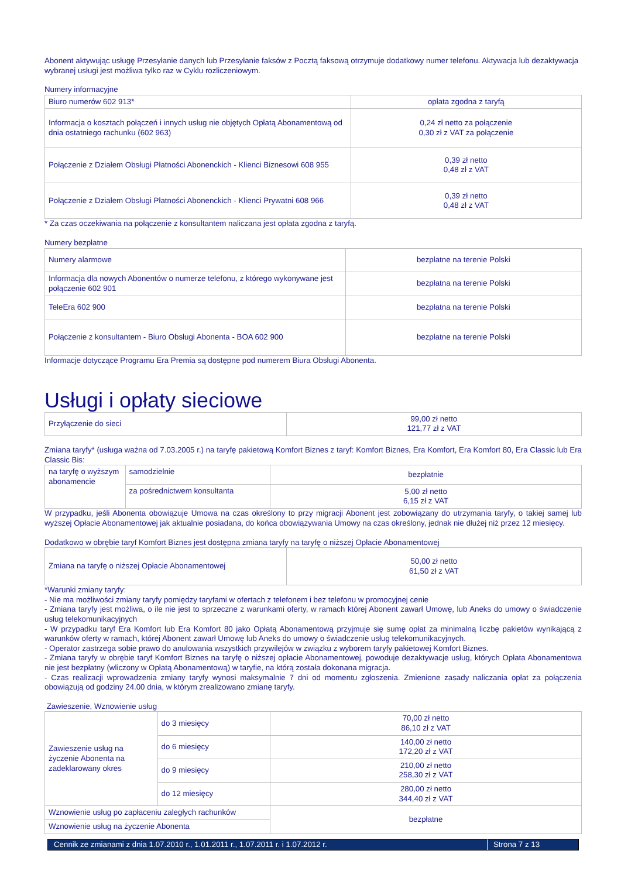Abonent aktywując usługę Przesyłanie danych lub Przesyłanie faksów z Pocztą faksową otrzymuje dodatkowy numer telefonu. Aktywacja lub dezaktywacja wybranej usługi jest możliwa tylko raz w Cyklu rozliczeniowym.
Numery informacyjne
| Biuro numerów 602 913* | opłata zgodna z taryfą |
| Informacja o kosztach połączeń i innych usług nie objętych Opłatą Abonamentową od dnia ostatniego rachunku (602 963) | 0,24 zł netto za połączenie 0,30 zł z VAT za połączenie |
| Połączenie z Działem Obsługi Płatności Abonenckich - Klienci Biznesowi 608 955 | 0,39 zł netto 0,48 zł z VAT |
| Połączenie z Działem Obsługi Płatności Abonenckich - Klienci Prywatni 608 966 | 0,39 zł netto 0,48 zł z VAT |
* Za czas oczekiwania na połączenie z konsultantem naliczana jest opłata zgodna z taryfą.
Numery bezpłatne
| Numery alarmowe | bezpłatne na terenie Polski |
| Informacja dla nowych Abonentów o numerze telefonu, z którego wykonywane jest połączenie 602 901 | bezpłatna na terenie Polski |
| TeleEra 602 900 | bezpłatna na terenie Polski |
| Połączenie z konsultantem - Biuro Obsługi Abonenta - BOA 602 900 | bezpłatne na terenie Polski |
Informacje dotyczące Programu Era Premia są dostępne pod numerem Biura Obsługi Abonenta.
Usługi i opłaty sieciowe
| Przyłączenie do sieci | 99,00 zł netto 121,77 zł z VAT |
Zmiana taryfy* (usługa ważna od 7.03.2005 r.) na taryfę pakietową Komfort Biznes z taryf: Komfort Biznes, Era Komfort, Era Komfort 80, Era Classic lub Era Classic Bis:
| na taryfę o wyższym abonamencie | samodzielnie | bezpłatnie |
| | za pośrednictwem konsultanta | 5,00 zł netto 6,15 zł z VAT |
W przypadku, jeśli Abonenta obowiązuje Umowa na czas określony to przy migracji Abonent jest zobowiązany do utrzymania taryfy, o takiej samej lub wyższej Opłacie Abonamentowej jak aktualnie posiadana, do końca obowiązywania Umowy na czas określony, jednak nie dłużej niż przez 12 miesięcy.
Dodatkowo w obrębie taryf Komfort Biznes jest dostępna zmiana taryfy na taryfę o niższej Opłacie Abonamentowej
| Zmiana na taryfę o niższej Opłacie Abonamentowej | 50,00 zł netto 61,50 zł z VAT |
*Warunki zmiany taryfy:
- Nie ma możliwości zmiany taryfy pomiędzy taryfami w ofertach z telefonem i bez telefonu w promocyjnej cenie
- Zmiana taryfy jest możliwa, o ile nie jest to sprzeczne z warunkami oferty, w ramach której Abonent zawarł Umowę, lub Aneks do umowy o świadczenie usług telekomunikacyjnych
- W przypadku taryf Era Komfort lub Era Komfort 80 jako Opłatą Abonamentową przyjmuje się sumę opłat za minimalną liczbę pakietów wynikającą z warunków oferty w ramach, której Abonent zawarł Umowę lub Aneks do umowy o świadczenie usług telekomunikacyjnych.
- Operator zastrzega sobie prawo do anulowania wszystkich przywilejów w związku z wyborem taryfy pakietowej Komfort Biznes.
- Zmiana taryfy w obrębie taryf Komfort Biznes na taryfę o niższej opłacie Abonamentowej, powoduje dezaktywacje usług, których Opłata Abonamentowa nie jest bezpłatny (wliczony w Opłatą Abonamentową) w taryfie, na którą została dokonana migracja.
- Czas realizacji wprowadzenia zmiany taryfy wynosi maksymalnie 7 dni od momentu zgłoszenia. Zmienione zasady naliczania opłat za połączenia obowiązują od godziny 24.00 dnia, w którym zrealizowano zmianę taryfy.
Zawieszenie, Wznowienie usług
| Zawieszenie usług na życzenie Abonenta na zadeklarowany okres | do 3 miesięcy | 70,00 zł netto 86,10 zł z VAT |
| | do 6 miesięcy | 140,00 zł netto 172,20 zł z VAT |
| | do 9 miesięcy | 210,00 zł netto 258,30 zł z VAT |
| | do 12 miesięcy | 280,00 zł netto 344,40 zł z VAT |
| Wznowienie usług po zapłaceniu zaległych rachunków | | bezpłatne |
| Wznowienie usług na życzenie Abonenta | | |
Cennik ze zmianami z dnia 1.07.2010 r., 1.01.2011 r., 1.07.2011 r. i 1.07.2012 r. Strona 7 z 13